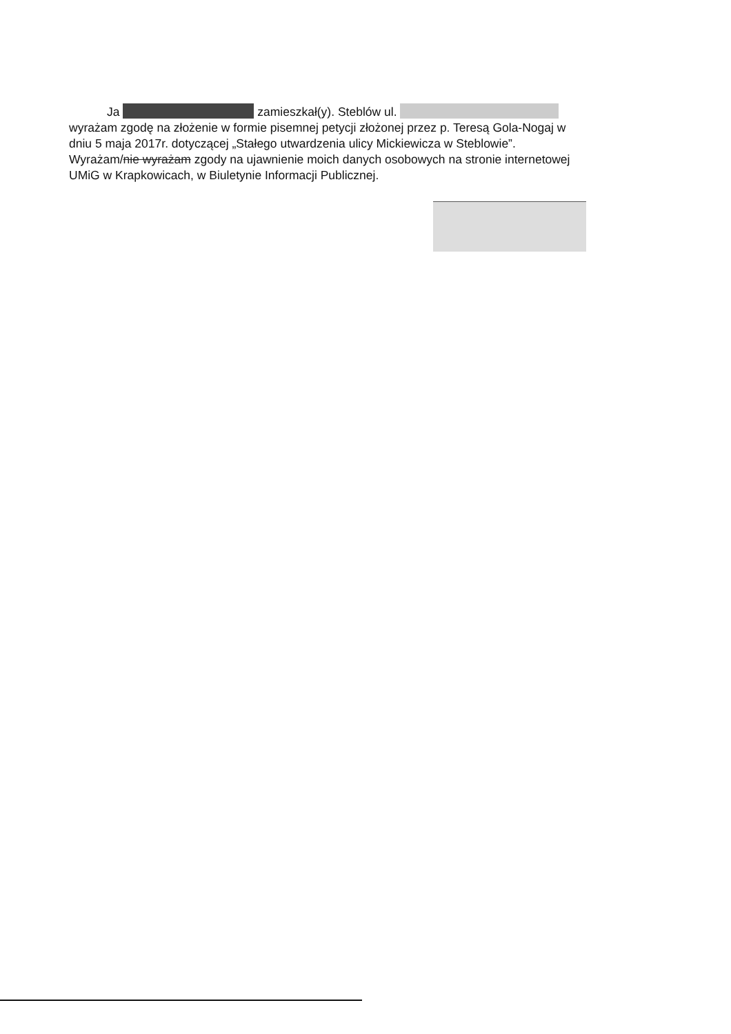Ja zamieszkał(y). Steblów ul.
wyrażam zgodę na złożenie w formie pisemnej petycji złożonej przez p. Teresą Gola-Nogaj w dniu 5 maja 2017r. dotyczącej „Stałego utwardzenia ulicy Mickiewicza w Steblowie”. Wyrażam/nie wyrażam zgody na ujawnienie moich danych osobowych na stronie internetowej UMiG w Krapkowicach, w Biuletynie Informacji Publicznej.